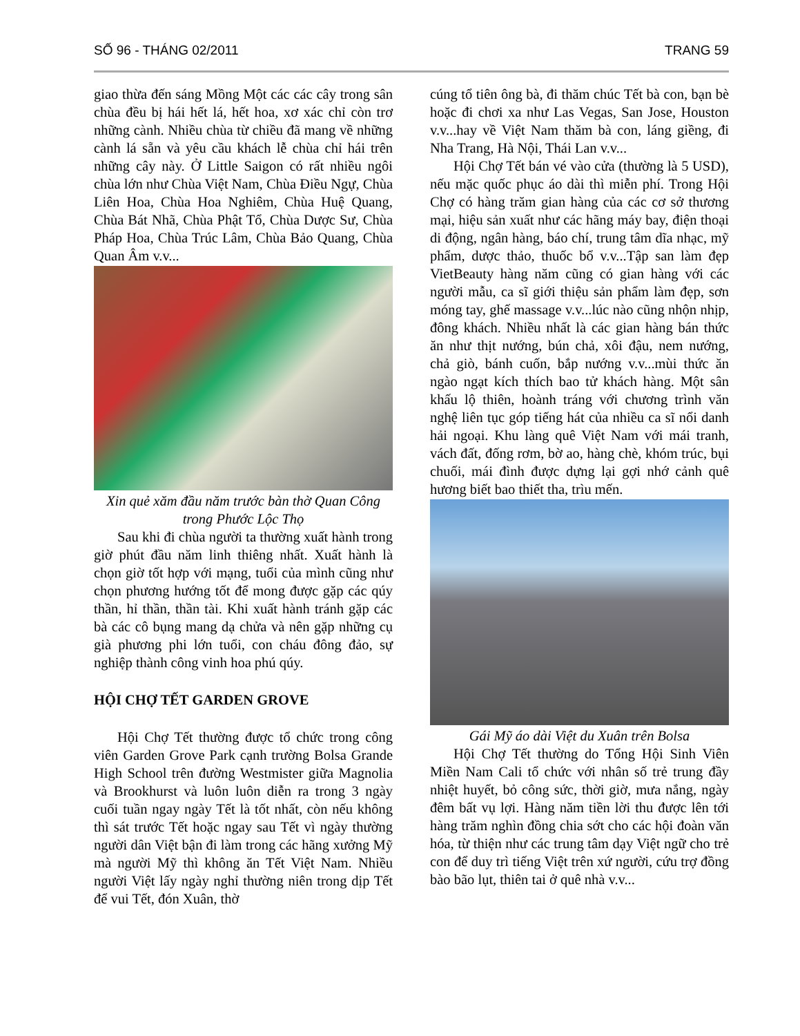SỐ 96 - THÁNG 02/2011 TRANG 59
giao thừa đến sáng Mồng Một các các cây trong sân chùa đều bị hái hết lá, hết hoa, xơ xác chỉ còn trơ những cành. Nhiều chùa từ chiều đã mang về những cành lá sẵn và yêu cầu khách lễ chùa chỉ hái trên những cây này. Ở Little Saigon có rất nhiều ngôi chùa lớn như Chùa Việt Nam, Chùa Điều Ngự, Chùa Liên Hoa, Chùa Hoa Nghiêm, Chùa Huệ Quang, Chùa Bát Nhã, Chùa Phật Tổ, Chùa Dược Sư, Chùa Pháp Hoa, Chùa Trúc Lâm, Chùa Bảo Quang, Chùa Quan Âm v.v...
Xin quẻ xăm đầu năm trước bàn thờ Quan Công trong Phước Lộc Thọ
Sau khi đi chùa người ta thường xuất hành trong giờ phút đầu năm linh thiêng nhất. Xuất hành là chọn giờ tốt hợp với mạng, tuổi của mình cũng như chọn phương hướng tốt để mong được gặp các qúy thần, hỉ thần, thần tài. Khi xuất hành tránh gặp các bà các cô bụng mang dạ chửa và nên gặp những cụ già phương phi lớn tuổi, con cháu đông đảo, sự nghiệp thành công vinh hoa phú qúy.
HỘI CHỢ TẾT GARDEN GROVE
Hội Chợ Tết thường được tổ chức trong công viên Garden Grove Park cạnh trường Bolsa Grande High School trên đường Westmister giữa Magnolia và Brookhurst và luôn luôn diễn ra trong 3 ngày cuối tuần ngay ngày Tết là tốt nhất, còn nếu không thì sát trước Tết hoặc ngay sau Tết vì ngày thường người dân Việt bận đi làm trong các hãng xưởng Mỹ mà người Mỹ thì không ăn Tết Việt Nam. Nhiều người Việt lấy ngày nghỉ thường niên trong dịp Tết để vui Tết, đón Xuân, thờ
cúng tổ tiên ông bà, đi thăm chúc Tết bà con, bạn bè hoặc đi chơi xa như Las Vegas, San Jose, Houston v.v...hay về Việt Nam thăm bà con, láng giềng, đi Nha Trang, Hà Nội, Thái Lan v.v...
Hội Chợ Tết bán vé vào cửa (thường là 5 USD), nếu mặc quốc phục áo dài thì miễn phí. Trong Hội Chợ có hàng trăm gian hàng của các cơ sở thương mại, hiệu sản xuất như các hãng máy bay, điện thoại di động, ngân hàng, báo chí, trung tâm dĩa nhạc, mỹ phẩm, dược thảo, thuốc bổ v.v...Tập san làm đẹp VietBeauty hàng năm cũng có gian hàng với các người mẫu, ca sĩ giới thiệu sản phẩm làm đẹp, sơn móng tay, ghế massage v.v...lúc nào cũng nhộn nhịp, đông khách. Nhiều nhất là các gian hàng bán thức ăn như thịt nướng, bún chả, xôi đậu, nem nướng, chả giò, bánh cuốn, bắp nướng v.v...mùi thức ăn ngào ngạt kích thích bao tử khách hàng. Một sân khấu lộ thiên, hoành tráng với chương trình văn nghệ liên tục góp tiếng hát của nhiều ca sĩ nổi danh hải ngoại. Khu làng quê Việt Nam với mái tranh, vách đất, đống rơm, bờ ao, hàng chè, khóm trúc, bụi chuối, mái đình được dựng lại gợi nhớ cảnh quê hương biết bao thiết tha, trìu mến.
Gái Mỹ áo dài Việt du Xuân trên Bolsa
Hội Chợ Tết thường do Tổng Hội Sinh Viên Miền Nam Cali tổ chức với nhân số trẻ trung đầy nhiệt huyết, bỏ công sức, thời giờ, mưa nắng, ngày đêm bất vụ lợi. Hàng năm tiền lời thu được lên tới hàng trăm nghìn đồng chia sớt cho các hội đoàn văn hóa, từ thiện như các trung tâm dạy Việt ngữ cho trẻ con để duy trì tiếng Việt trên xứ người, cứu trợ đồng bào bão lụt, thiên tai ở quê nhà v.v...